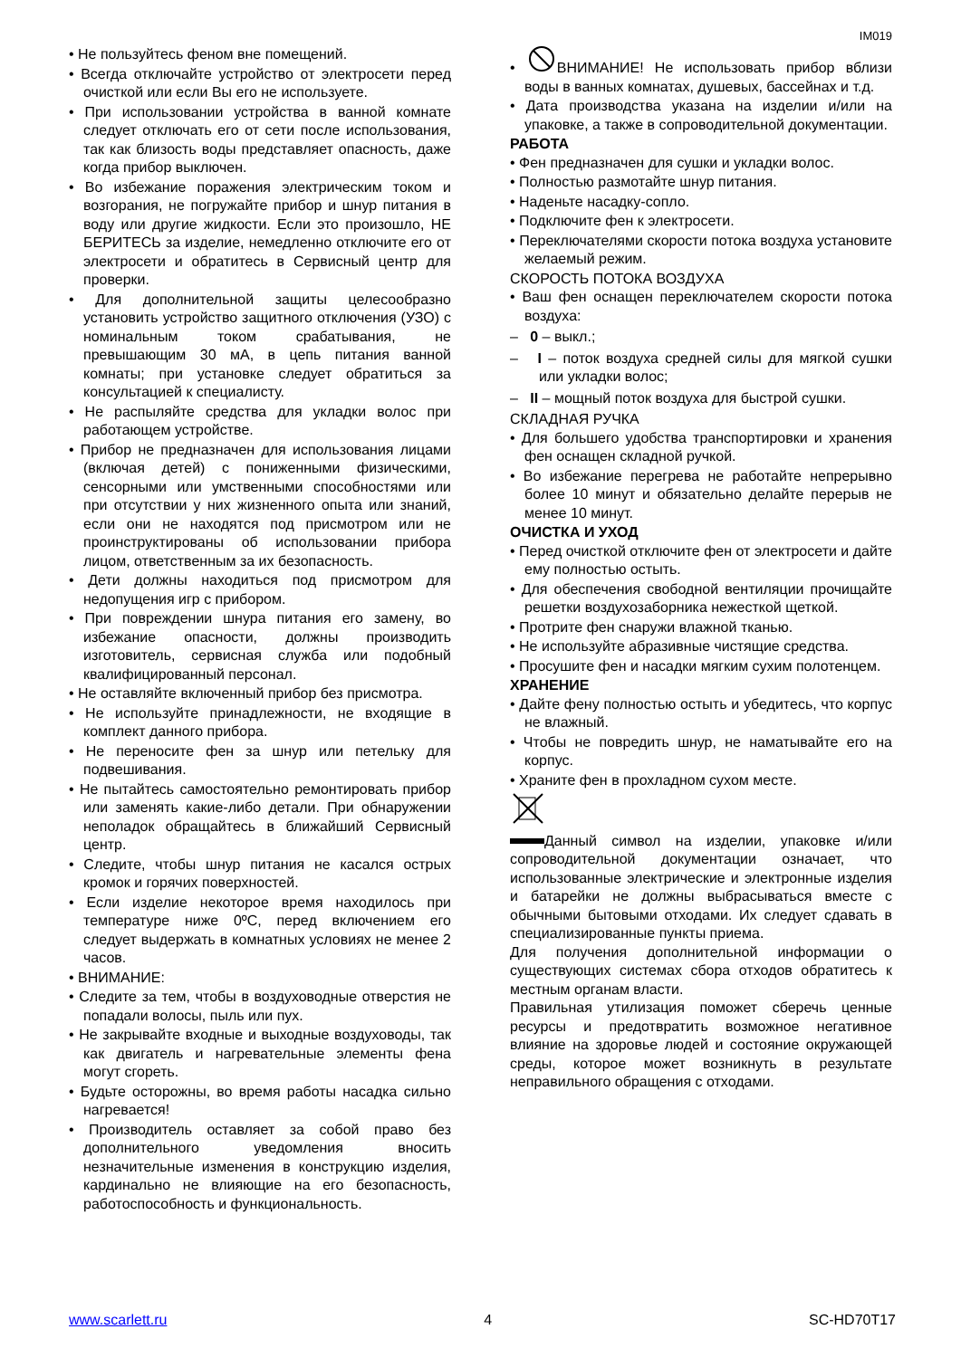IM019
• Не пользуйтесь феном вне помещений.
• Всегда отключайте устройство от электросети перед очисткой или если Вы его не используете.
• При использовании устройства в ванной комнате следует отключать его от сети после использования, так как близость воды представляет опасность, даже когда прибор выключен.
• Во избежание поражения электрическим током и возгорания, не погружайте прибор и шнур питания в воду или другие жидкости. Если это произошло, НЕ БЕРИТЕСЬ за изделие, немедленно отключите его от электросети и обратитесь в Сервисный центр для проверки.
• Для дополнительной защиты целесообразно установить устройство защитного отключения (УЗО) с номинальным током срабатывания, не превышающим 30 мА, в цепь питания ванной комнаты; при установке следует обратиться за консультацией к специалисту.
• Не распыляйте средства для укладки волос при работающем устройстве.
• Прибор не предназначен для использования лицами (включая детей) с пониженными физическими, сенсорными или умственными способностями или при отсутствии у них жизненного опыта или знаний, если они не находятся под присмотром или не проинструктированы об использовании прибора лицом, ответственным за их безопасность.
• Дети должны находиться под присмотром для недопущения игр с прибором.
• При повреждении шнура питания его замену, во избежание опасности, должны производить изготовитель, сервисная служба или подобный квалифицированный персонал.
• Не оставляйте включенный прибор без присмотра.
• Не используйте принадлежности, не входящие в комплект данного прибора.
• Не переносите фен за шнур или петельку для подвешивания.
• Не пытайтесь самостоятельно ремонтировать прибор или заменять какие-либо детали. При обнаружении неполадок обращайтесь в ближайший Сервисный центр.
• Следите, чтобы шнур питания не касался острых кромок и горячих поверхностей.
• Если изделие некоторое время находилось при температуре ниже 0ºС, перед включением его следует выдержать в комнатных условиях не менее 2 часов.
• ВНИМАНИЕ:
• Следите за тем, чтобы в воздуховодные отверстия не попадали волосы, пыль или пух.
• Не закрывайте входные и выходные воздуховоды, так как двигатель и нагревательные элементы фена могут сгореть.
• Будьте осторожны, во время работы насадка сильно нагревается!
• Производитель оставляет за собой право без дополнительного уведомления вносить незначительные изменения в конструкцию изделия, кардинально не влияющие на его безопасность, работоспособность и функциональность.
• ВНИМАНИЕ! Не использовать прибор вблизи воды в ванных комнатах, душевых, бассейнах и т.д.
• Дата производства указана на изделии и/или на упаковке, а также в сопроводительной документации.
РАБОТА
• Фен предназначен для сушки и укладки волос.
• Полностью размотайте шнур питания.
• Наденьте насадку-сопло.
• Подключите фен к электросети.
• Переключателями скорости потока воздуха установите желаемый режим.
СКОРОСТЬ ПОТОКА ВОЗДУХА
• Ваш фен оснащен переключателем скорости потока воздуха:
– 0 – выкл.;
– I – поток воздуха средней силы для мягкой сушки или укладки волос;
– II – мощный поток воздуха для быстрой сушки.
СКЛАДНАЯ РУЧКА
• Для большего удобства транспортировки и хранения фен оснащен складной ручкой.
• Во избежание перегрева не работайте непрерывно более 10 минут и обязательно делайте перерыв не менее 10 минут.
ОЧИСТКА И УХОД
• Перед очисткой отключите фен от электросети и дайте ему полностью остыть.
• Для обеспечения свободной вентиляции прочищайте решетки воздухозаборника нежесткой щеткой.
• Протрите фен снаружи влажной тканью.
• Не используйте абразивные чистящие средства.
• Просушите фен и насадки мягким сухим полотенцем.
ХРАНЕНИЕ
• Дайте фену полностью остыть и убедитесь, что корпус не влажный.
• Чтобы не повредить шнур, не наматывайте его на корпус.
• Храните фен в прохладном сухом месте.
Данный символ на изделии, упаковке и/или сопроводительной документации означает, что использованные электрические и электронные изделия и батарейки не должны выбрасываться вместе с обычными бытовыми отходами. Их следует сдавать в специализированные пункты приема.
Для получения дополнительной информации о существующих системах сбора отходов обратитесь к местным органам власти.
Правильная утилизация поможет сберечь ценные ресурсы и предотвратить возможное негативное влияние на здоровье людей и состояние окружающей среды, которое может возникнуть в результате неправильного обращения с отходами.
www.scarlett.ru 4 SC-HD70T17